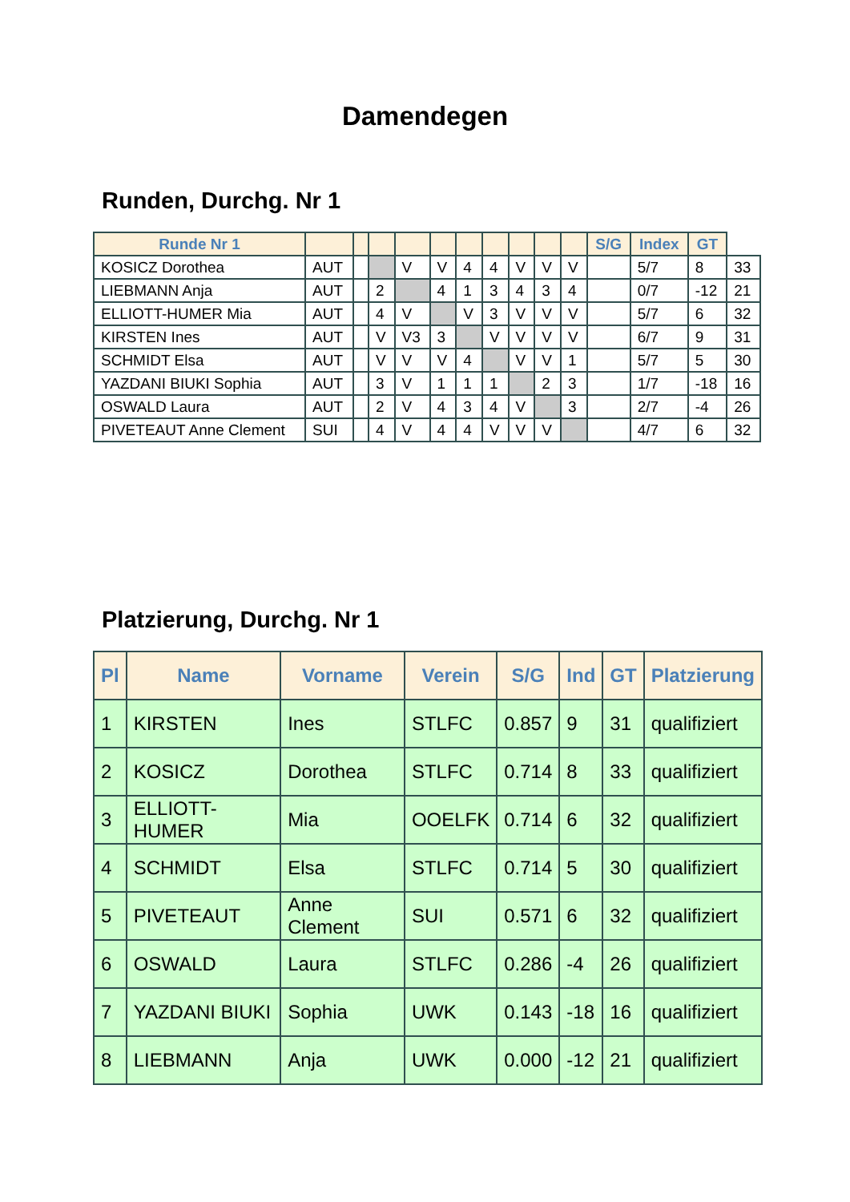Damendegen
Runden, Durchg. Nr 1
| Runde Nr 1 | | | | | | | | | | | S/G | Index | GT | |
| --- | --- | --- | --- | --- | --- | --- | --- | --- | --- | --- | --- | --- | --- | --- |
| KOSICZ Dorothea | AUT | | | V | V | 4 | 4 | V | V | V | | 5/7 | 8 | 33 |
| LIEBMANN Anja | AUT | | 2 | | 4 | 1 | 3 | 4 | 3 | 4 | | 0/7 | -12 | 21 |
| ELLIOTT-HUMER Mia | AUT | | 4 | V | | V | 3 | V | V | V | | 5/7 | 6 | 32 |
| KIRSTEN Ines | AUT | | V | V3 | 3 | | V | V | V | V | | 6/7 | 9 | 31 |
| SCHMIDT Elsa | AUT | | V | V | V | 4 | | V | V | 1 | | 5/7 | 5 | 30 |
| YAZDANI BIUKI Sophia | AUT | | 3 | V | 1 | 1 | 1 | | 2 | 3 | | 1/7 | -18 | 16 |
| OSWALD Laura | AUT | | 2 | V | 4 | 3 | 4 | V | | 3 | | 2/7 | -4 | 26 |
| PIVETEAUT Anne Clement | SUI | | 4 | V | 4 | 4 | V | V | V | | | 4/7 | 6 | 32 |
Platzierung, Durchg. Nr 1
| Pl | Name | Vorname | Verein | S/G | Ind | GT | Platzierung |
| --- | --- | --- | --- | --- | --- | --- | --- |
| 1 | KIRSTEN | Ines | STLFC | 0.857 | 9 | 31 | qualifiziert |
| 2 | KOSICZ | Dorothea | STLFC | 0.714 | 8 | 33 | qualifiziert |
| 3 | ELLIOTT-HUMER | Mia | OOELFK | 0.714 | 6 | 32 | qualifiziert |
| 4 | SCHMIDT | Elsa | STLFC | 0.714 | 5 | 30 | qualifiziert |
| 5 | PIVETEAUT | Anne Clement | SUI | 0.571 | 6 | 32 | qualifiziert |
| 6 | OSWALD | Laura | STLFC | 0.286 | -4 | 26 | qualifiziert |
| 7 | YAZDANI BIUKI | Sophia | UWK | 0.143 | -18 | 16 | qualifiziert |
| 8 | LIEBMANN | Anja | UWK | 0.000 | -12 | 21 | qualifiziert |